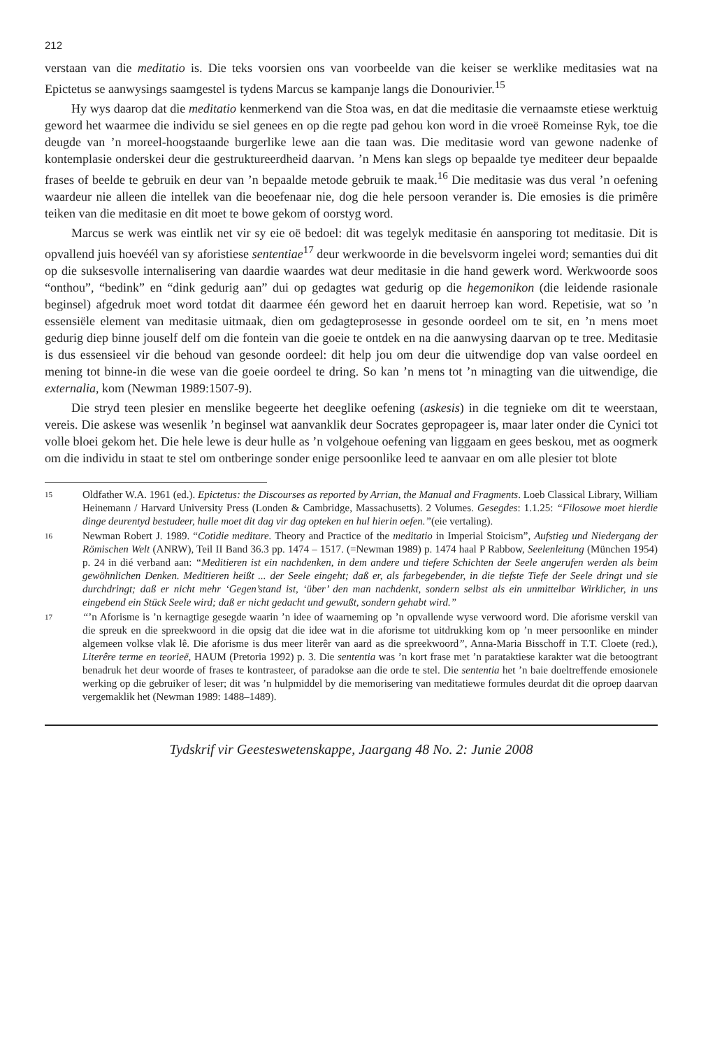212
verstaan van die meditatio is. Die teks voorsien ons van voorbeelde van die keiser se werklike meditasies wat na Epictetus se aanwysings saamgestel is tydens Marcus se kampanje langs die Donourivier.<sup>15</sup>
Hy wys daarop dat die meditatio kenmerkend van die Stoa was, en dat die meditasie die vernaamste etiese werktuig geword het waarmee die individu se siel genees en op die regte pad gehou kon word in die vroeë Romeinse Ryk, toe die deugde van ’n moreel-hoogstaande burgerlike lewe aan die taan was. Die meditasie word van gewone nadenke of kontemplasie onderskei deur die gestruktureerdheid daarvan. ’n Mens kan slegs op bepaalde tye mediteer deur bepaalde frases of beelde te gebruik en deur van ’n bepaalde metode gebruik te maak.<sup>16</sup> Die meditasie was dus veral ’n oefening waardeur nie alleen die intellek van die beoefenaar nie, dog die hele persoon verander is. Die emosies is die primêre teiken van die meditasie en dit moet te bowe gekom of oorstyg word.
Marcus se werk was eintlik net vir sy eie oë bedoel: dit was tegelyk meditasie én aansporing tot meditasie. Dit is opvallend juis hoevéél van sy aforistiese sententiae<sup>17</sup> deur werkwoorde in die bevelsvorm ingelei word; semanties dui dit op die suksesvolle internalisering van daardie waardes wat deur meditasie in die hand gewerk word. Werkwoorde soos “onthou”, “bedink” en “dink gedurig aan” dui op gedagtes wat gedurig op die hegemonikon (die leidende rasionale beginsel) afgedruk moet word totdat dit daarmee één geword het en daaruit herroep kan word. Repetisie, wat so ’n essensiële element van meditasie uitmaak, dien om gedagteprosesse in gesonde oordeel om te sit, en ’n mens moet gedurig diep binne jouself delf om die fontein van die goeie te ontdek en na die aanwysing daarvan op te tree. Meditasie is dus essensieel vir die behoud van gesonde oordeel: dit help jou om deur die uitwendige dop van valse oordeel en mening tot binne-in die wese van die goeie oordeel te dring. So kan ’n mens tot ’n minagting van die uitwendige, die externalia, kom (Newman 1989:1507-9).
Die stryd teen plesier en menslike begeerte het deeglike oefening (askesis) in die tegnieke om dit te weerstaan, vereis. Die askese was wesenlik ’n beginsel wat aanvanklik deur Socrates gepropageer is, maar later onder die Cynici tot volle bloei gekom het. Die hele lewe is deur hulle as ’n volgehoue oefening van liggaam en gees beskou, met as oogmerk om die individu in staat te stel om ontberinge sonder enige persoonlike leed te aanvaar en om alle plesier tot blote
15 Oldfather W.A. 1961 (ed.). Epictetus: the Discourses as reported by Arrian, the Manual and Fragments. Loeb Classical Library, William Heinemann / Harvard University Press (Londen & Cambridge, Massachusetts). 2 Volumes. Gesegdes: 1.1.25: “Filosowe moet hierdie dinge deurentyd bestudeer, hulle moet dit dag vir dag opteken en hul hierin oefen.”(eie vertaling).
16 Newman Robert J. 1989. “Cotidie meditare. Theory and Practice of the meditatio in Imperial Stoicism”, Aufstieg und Niedergang der Römischen Welt (ANRW), Teil II Band 36.3 pp. 1474 – 1517. (=Newman 1989) p. 1474 haal P Rabbow, Seelenleitung (München 1954) p. 24 in dié verband aan: “Meditieren ist ein nachdenken, in dem andere und tiefere Schichten der Seele angerufen werden als beim gewöhnlichen Denken. Meditieren heißt ... der Seele eingeht; daß er, als farbegebender, in die tiefste Tiefe der Seele dringt und sie durchdringt; daß er nicht mehr ‘Gegen’stand ist, ‘über’ den man nachdenkt, sondern selbst als ein unmittelbar Wirklicher, in uns eingebend ein Stück Seele wird; daß er nicht gedacht und gewußt, sondern gehabt wird.”
17 “’n Aforisme is ’n kernagtige gesegde waarin ’n idee of waarneming op ’n opvallende wyse verwoord word. Die aforisme verskil van die spreuk en die spreekwoord in die opsig dat die idee wat in die aforisme tot uitdrukking kom op ’n meer persoonlike en minder algemeen volkse vlak lê. Die aforisme is dus meer literêr van aard as die spreekwoord”, Anna-Maria Bisschoff in T.T. Cloete (red.), Literêre terme en teorieë, HAUM (Pretoria 1992) p. 3. Die sententia was ’n kort frase met ’n parataktiese karakter wat die betoogtrant benadruk het deur woorde of frases te kontrasteer, of paradokse aan die orde te stel. Die sententia het ’n baie doeltreffende emosionele werking op die gebruiker of leser; dit was ’n hulpmiddel by die memorisering van meditatiewe formules deurdat dit die oproep daarvan vergemaklik het (Newman 1989: 1488–1489).
Tydskrif vir Geesteswetenskappe, Jaargang 48 No. 2: Junie 2008